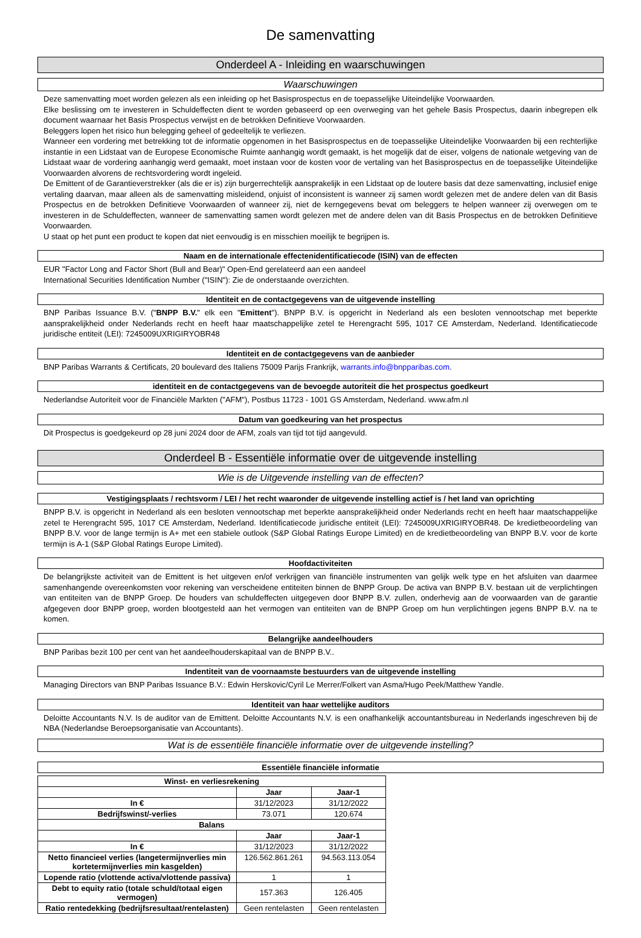De samenvatting
Onderdeel A - Inleiding en waarschuwingen
Waarschuwingen
Deze samenvatting moet worden gelezen als een inleiding op het Basisprospectus en de toepasselijke Uiteindelijke Voorwaarden.
Elke beslissing om te investeren in Schuldeffecten dient te worden gebaseerd op een overweging van het gehele Basis Prospectus, daarin inbegrepen elk document waarnaar het Basis Prospectus verwijst en de betrokken Definitieve Voorwaarden.
Beleggers lopen het risico hun belegging geheel of gedeeltelijk te verliezen.
Wanneer een vordering met betrekking tot de informatie opgenomen in het Basisprospectus en de toepasselijke Uiteindelijke Voorwaarden bij een rechterlijke instantie in een Lidstaat van de Europese Economische Ruimte aanhangig wordt gemaakt, is het mogelijk dat de eiser, volgens de nationale wetgeving van de Lidstaat waar de vordering aanhangig werd gemaakt, moet instaan voor de kosten voor de vertaling van het Basisprospectus en de toepasselijke Uiteindelijke Voorwaarden alvorens de rechtsvordering wordt ingeleid.
De Emittent of de Garantieverstrekker (als die er is) zijn burgerrechtelijk aansprakelijk in een Lidstaat op de loutere basis dat deze samenvatting, inclusief enige vertaling daarvan, maar alleen als de samenvatting misleidend, onjuist of inconsistent is wanneer zij samen wordt gelezen met de andere delen van dit Basis Prospectus en de betrokken Definitieve Voorwaarden of wanneer zij, niet de kerngegevens bevat om beleggers te helpen wanneer zij overwegen om te investeren in de Schuldeffecten, wanneer de samenvatting samen wordt gelezen met de andere delen van dit Basis Prospectus en de betrokken Definitieve Voorwaarden.
U staat op het punt een product te kopen dat niet eenvoudig is en misschien moeilijk te begrijpen is.
Naam en de internationale effectenidentificatiecode (ISIN) van de effecten
EUR "Factor Long and Factor Short (Bull and Bear)" Open-End gerelateerd aan een aandeel
International Securities Identification Number ("ISIN"): Zie de onderstaande overzichten.
Identiteit en de contactgegevens van de uitgevende instelling
BNP Paribas Issuance B.V. ("BNPP B.V." elk een "Emittent"). BNPP B.V. is opgericht in Nederland als een besloten vennootschap met beperkte aansprakelijkheid onder Nederlands recht en heeft haar maatschappelijke zetel te Herengracht 595, 1017 CE Amsterdam, Nederland. Identificatiecode juridische entiteit (LEI): 7245009UXRIGIRYOBR48
Identiteit en de contactgegevens van de aanbieder
BNP Paribas Warrants & Certificats, 20 boulevard des Italiens 75009 Parijs Frankrijk, warrants.info@bnpparibas.com.
identiteit en de contactgegevens van de bevoegde autoriteit die het prospectus goedkeurt
Nederlandse Autoriteit voor de Financiële Markten ("AFM"), Postbus 11723 - 1001 GS Amsterdam, Nederland. www.afm.nl
Datum van goedkeuring van het prospectus
Dit Prospectus is goedgekeurd op 28 juni 2024 door de AFM, zoals van tijd tot tijd aangevuld.
Onderdeel B - Essentiële informatie over de uitgevende instelling
Wie is de Uitgevende instelling van de effecten?
Vestigingsplaats / rechtsvorm / LEI / het recht waaronder de uitgevende instelling actief is / het land van oprichting
BNPP B.V. is opgericht in Nederland als een besloten vennootschap met beperkte aansprakelijkheid onder Nederlands recht en heeft haar maatschappelijke zetel te Herengracht 595, 1017 CE Amsterdam, Nederland. Identificatiecode juridische entiteit (LEI): 7245009UXRIGIRYOBR48. De kredietbeoordeling van BNPP B.V. voor de lange termijn is A+ met een stabiele outlook (S&P Global Ratings Europe Limited) en de kredietbeoordeling van BNPP B.V. voor de korte termijn is A-1 (S&P Global Ratings Europe Limited).
Hoofdactiviteiten
De belangrijkste activiteit van de Emittent is het uitgeven en/of verkrijgen van financiële instrumenten van gelijk welk type en het afsluiten van daarmee samenhangende overeenkomsten voor rekening van verscheidene entiteiten binnen de BNPP Group. De activa van BNPP B.V. bestaan uit de verplichtingen van entiteiten van de BNPP Groep. De houders van schuldeffecten uitgegeven door BNPP B.V. zullen, onderhevig aan de voorwaarden van de garantie afgegeven door BNPP groep, worden blootgesteld aan het vermogen van entiteiten van de BNPP Groep om hun verplichtingen jegens BNPP B.V. na te komen.
Belangrijke aandeelhouders
BNP Paribas bezit 100 per cent van het aandeelhouderskapitaal van de BNPP B.V..
Indentiteit van de voornaamste bestuurders van de uitgevende instelling
Managing Directors van BNP Paribas Issuance B.V.: Edwin Herskovic/Cyril Le Merrer/Folkert van Asma/Hugo Peek/Matthew Yandle.
Identiteit van haar wettelijke auditors
Deloitte Accountants N.V. Is de auditor van de Emittent. Deloitte Accountants N.V. is een onafhankelijk accountantsbureau in Nederlands ingeschreven bij de NBA (Nederlandse Beroepsorganisatie van Accountants).
Wat is de essentiële financiële informatie over de uitgevende instelling?
Essentiële financiële informatie
| Winst- en verliesrekening | | |
| --- | --- | --- |
| | Jaar | Jaar-1 |
| In € | 31/12/2023 | 31/12/2022 |
| Bedrijfswinst/-verlies | 73.071 | 120.674 |
| Balans | | |
| | Jaar | Jaar-1 |
| In € | 31/12/2023 | 31/12/2022 |
| Netto financieel verlies (langetermijnverlies min kortetermijnverlies min kasgelden) | 126.562.861.261 | 94.563.113.054 |
| Lopende ratio (vlottende activa/vlottende passiva) | 1 | 1 |
| Debt to equity ratio (totale schuld/totaal eigen vermogen) | 157.363 | 126.405 |
| Ratio rentedekking (bedrijfsresultaat/rentelasten) | Geen rentelasten | Geen rentelasten |